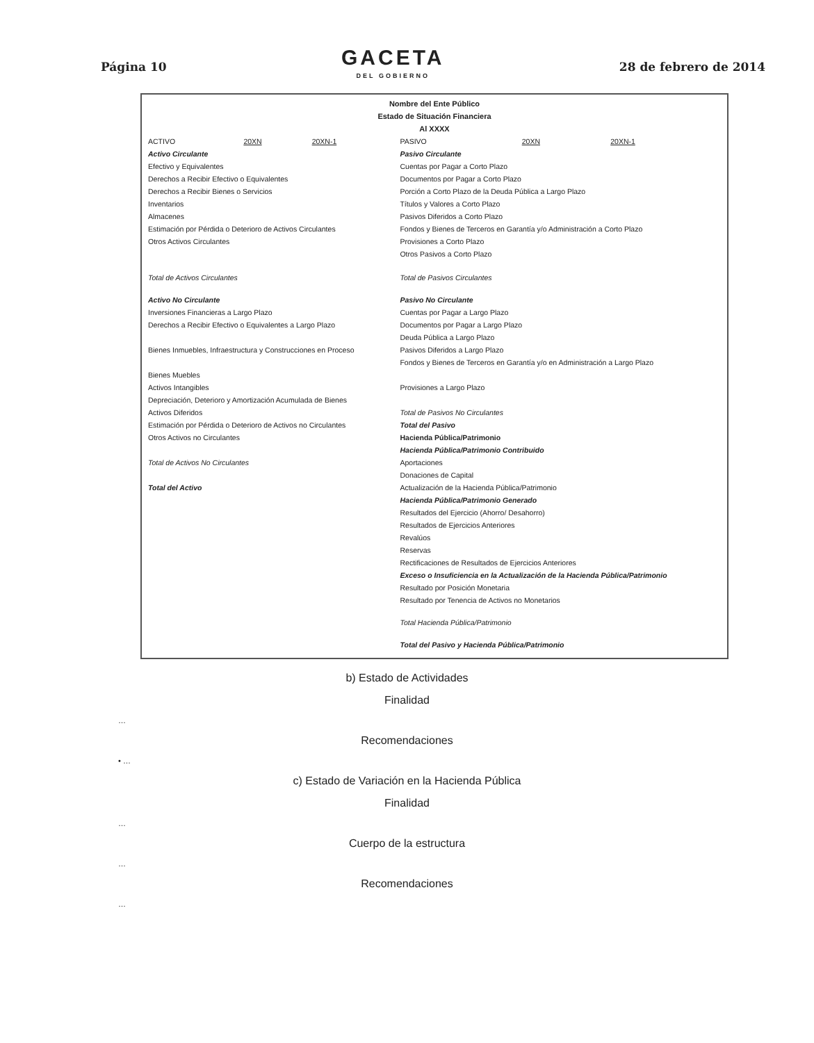Página 10
GACETA
DEL GOBIERNO
28 de febrero de 2014
Nombre del Ente Público
Estado de Situación Financiera
Al XXXX
| ACTIVO | 20XN | 20XN-1 | PASIVO | 20XN | 20XN-1 |
| --- | --- | --- | --- | --- | --- |
| Activo Circulante | | | Pasivo Circulante | | |
| Efectivo y Equivalentes | | | Cuentas por Pagar a Corto Plazo | | |
| Derechos a Recibir Efectivo o Equivalentes | | | Documentos por Pagar a Corto Plazo | | |
| Derechos a Recibir Bienes o Servicios | | | Porción a Corto Plazo de la Deuda Pública a Largo Plazo | | |
| Inventarios | | | Títulos y Valores a Corto Plazo | | |
| Almacenes | | | Pasivos Diferidos a Corto Plazo | | |
| Estimación por Pérdida o Deterioro de Activos Circulantes | | | Fondos y Bienes de Terceros en Garantía y/o Administración a Corto Plazo | | |
| Otros Activos Circulantes | | | Provisiones a Corto Plazo | | |
| | | | Otros Pasivos a Corto Plazo | | |
| Total de Activos Circulantes | | | Total de Pasivos Circulantes | | |
| Activo No Circulante | | | Pasivo No Circulante | | |
| Inversiones Financieras a Largo Plazo | | | Cuentas por Pagar a Largo Plazo | | |
| Derechos a Recibir Efectivo o Equivalentes a Largo Plazo | | | Documentos por Pagar a Largo Plazo | | |
| | | | Deuda Pública a Largo Plazo | | |
| Bienes Inmuebles, Infraestructura y Construcciones en Proceso | | | Pasivos Diferidos a Largo Plazo | | |
| | | | Fondos y Bienes de Terceros en Garantía y/o en Administración a Largo Plazo | | |
| Bienes Muebles | | | | | |
| Activos Intangibles | | | Provisiones a Largo Plazo | | |
| Depreciación, Deterioro y Amortización Acumulada de Bienes | | | | | |
| Activos Diferidos | | | Total de Pasivos No Circulantes | | |
| Estimación por Pérdida o Deterioro de Activos no Circulantes | | | Total del Pasivo | | |
| Otros Activos no Circulantes | | | Hacienda Pública/Patrimonio | | |
| | | | Hacienda Pública/Patrimonio Contribuido | | |
| Total de Activos No Circulantes | | | Aportaciones | | |
| | | | Donaciones de Capital | | |
| Total del Activo | | | Actualización de la Hacienda Pública/Patrimonio | | |
| | | | Hacienda Pública/Patrimonio Generado | | |
| | | | Resultados del Ejercicio (Ahorro/ Desahorro) | | |
| | | | Resultados de Ejercicios Anteriores | | |
| | | | Revalúos | | |
| | | | Reservas | | |
| | | | Rectificaciones de Resultados de Ejercicios Anteriores | | |
| | | | Exceso o Insuficiencia en la Actualización de la Hacienda Pública/Patrimonio | | |
| | | | Resultado por Posición Monetaria | | |
| | | | Resultado por Tenencia de Activos no Monetarios | | |
| | | | Total Hacienda Pública/Patrimonio | | |
| | | | Total del Pasivo y Hacienda Pública/Patrimonio | | |
b) Estado de Actividades
Finalidad
…
Recomendaciones
• …
c) Estado de Variación en la Hacienda Pública
Finalidad
…
Cuerpo de la estructura
…
Recomendaciones
…